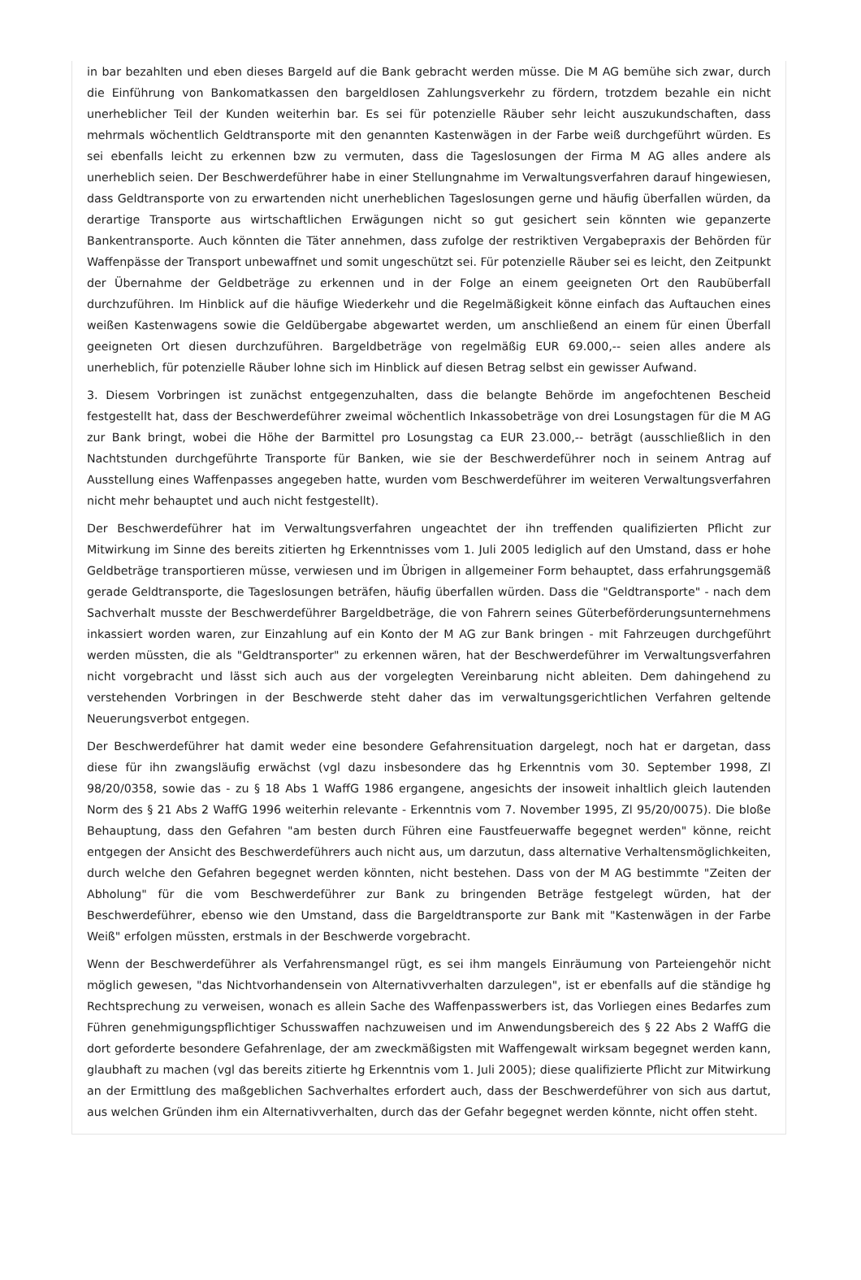in bar bezahlten und eben dieses Bargeld auf die Bank gebracht werden müsse. Die M AG bemühe sich zwar, durch die Einführung von Bankomatkassen den bargeldlosen Zahlungsverkehr zu fördern, trotzdem bezahle ein nicht unerheblicher Teil der Kunden weiterhin bar. Es sei für potenzielle Räuber sehr leicht auszukundschaften, dass mehrmals wöchentlich Geldtransporte mit den genannten Kastenwägen in der Farbe weiß durchgeführt würden. Es sei ebenfalls leicht zu erkennen bzw zu vermuten, dass die Tageslosungen der Firma M AG alles andere als unerheblich seien. Der Beschwerdeführer habe in einer Stellungnahme im Verwaltungsverfahren darauf hingewiesen, dass Geldtransporte von zu erwartenden nicht unerheblichen Tageslosungen gerne und häufig überfallen würden, da derartige Transporte aus wirtschaftlichen Erwägungen nicht so gut gesichert sein könnten wie gepanzerte Bankentransporte. Auch könnten die Täter annehmen, dass zufolge der restriktiven Vergabepraxis der Behörden für Waffenpässe der Transport unbewaffnet und somit ungeschützt sei. Für potenzielle Räuber sei es leicht, den Zeitpunkt der Übernahme der Geldbeträge zu erkennen und in der Folge an einem geeigneten Ort den Raubüberfall durchzuführen. Im Hinblick auf die häufige Wiederkehr und die Regelmäßigkeit könne einfach das Auftauchen eines weißen Kastenwagens sowie die Geldübergabe abgewartet werden, um anschließend an einem für einen Überfall geeigneten Ort diesen durchzuführen. Bargeldbeträge von regelmäßig EUR 69.000,-- seien alles andere als unerheblich, für potenzielle Räuber lohne sich im Hinblick auf diesen Betrag selbst ein gewisser Aufwand.
3. Diesem Vorbringen ist zunächst entgegenzuhalten, dass die belangte Behörde im angefochtenen Bescheid festgestellt hat, dass der Beschwerdeführer zweimal wöchentlich Inkassobeträge von drei Losungstagen für die M AG zur Bank bringt, wobei die Höhe der Barmittel pro Losungstag ca EUR 23.000,-- beträgt (ausschließlich in den Nachtstunden durchgeführte Transporte für Banken, wie sie der Beschwerdeführer noch in seinem Antrag auf Ausstellung eines Waffenpasses angegeben hatte, wurden vom Beschwerdeführer im weiteren Verwaltungsverfahren nicht mehr behauptet und auch nicht festgestellt).
Der Beschwerdeführer hat im Verwaltungsverfahren ungeachtet der ihn treffenden qualifizierten Pflicht zur Mitwirkung im Sinne des bereits zitierten hg Erkenntnisses vom 1. Juli 2005 lediglich auf den Umstand, dass er hohe Geldbeträge transportieren müsse, verwiesen und im Übrigen in allgemeiner Form behauptet, dass erfahrungsgemäß gerade Geldtransporte, die Tageslosungen beträfen, häufig überfallen würden. Dass die "Geldtransporte" - nach dem Sachverhalt musste der Beschwerdeführer Bargeldbeträge, die von Fahrern seines Güterbeförderungsunternehmens inkassiert worden waren, zur Einzahlung auf ein Konto der M AG zur Bank bringen - mit Fahrzeugen durchgeführt werden müssten, die als "Geldtransporter" zu erkennen wären, hat der Beschwerdeführer im Verwaltungsverfahren nicht vorgebracht und lässt sich auch aus der vorgelegten Vereinbarung nicht ableiten. Dem dahingehend zu verstehenden Vorbringen in der Beschwerde steht daher das im verwaltungsgerichtlichen Verfahren geltende Neuerungsverbot entgegen.
Der Beschwerdeführer hat damit weder eine besondere Gefahrensituation dargelegt, noch hat er dargetan, dass diese für ihn zwangsläufig erwächst (vgl dazu insbesondere das hg Erkenntnis vom 30. September 1998, Zl 98/20/0358, sowie das - zu § 18 Abs 1 WaffG 1986 ergangene, angesichts der insoweit inhaltlich gleich lautenden Norm des § 21 Abs 2 WaffG 1996 weiterhin relevante - Erkenntnis vom 7. November 1995, Zl 95/20/0075). Die bloße Behauptung, dass den Gefahren "am besten durch Führen eine Faustfeuerwaffe begegnet werden" könne, reicht entgegen der Ansicht des Beschwerdeführers auch nicht aus, um darzutun, dass alternative Verhaltensmöglichkeiten, durch welche den Gefahren begegnet werden könnten, nicht bestehen. Dass von der M AG bestimmte "Zeiten der Abholung" für die vom Beschwerdeführer zur Bank zu bringenden Beträge festgelegt würden, hat der Beschwerdeführer, ebenso wie den Umstand, dass die Bargeldtransporte zur Bank mit "Kastenwägen in der Farbe Weiß" erfolgen müssten, erstmals in der Beschwerde vorgebracht.
Wenn der Beschwerdeführer als Verfahrensmangel rügt, es sei ihm mangels Einräumung von Parteiengehör nicht möglich gewesen, "das Nichtvorhandensein von Alternativverhalten darzulegen", ist er ebenfalls auf die ständige hg Rechtsprechung zu verweisen, wonach es allein Sache des Waffenpasswerbers ist, das Vorliegen eines Bedarfes zum Führen genehmigungspflichtiger Schusswaffen nachzuweisen und im Anwendungsbereich des § 22 Abs 2 WaffG die dort geforderte besondere Gefahrenlage, der am zweckmäßigsten mit Waffengewalt wirksam begegnet werden kann, glaubhaft zu machen (vgl das bereits zitierte hg Erkenntnis vom 1. Juli 2005); diese qualifizierte Pflicht zur Mitwirkung an der Ermittlung des maßgeblichen Sachverhaltes erfordert auch, dass der Beschwerdeführer von sich aus dartut, aus welchen Gründen ihm ein Alternativverhalten, durch das der Gefahr begegnet werden könnte, nicht offen steht.